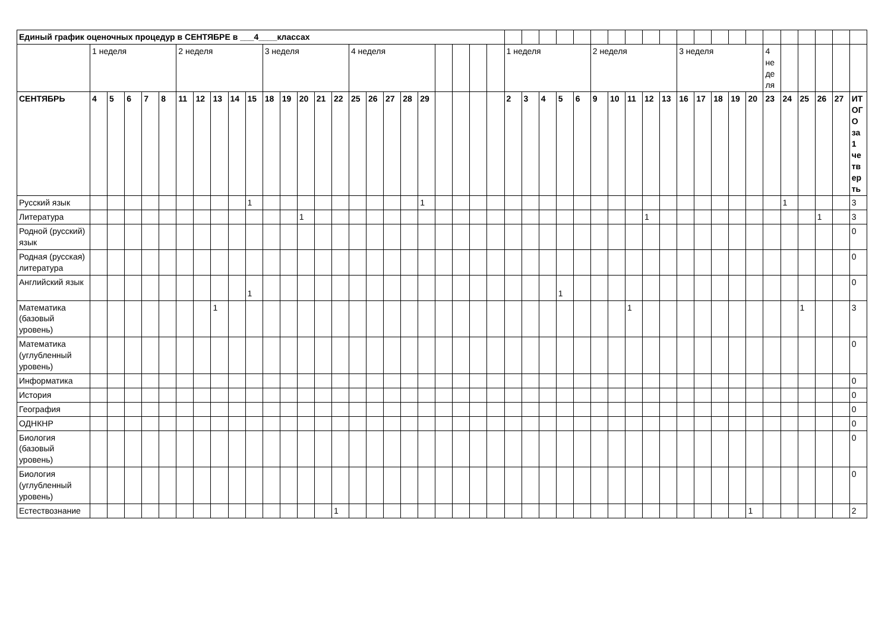| Единый график оценочных процедур в СЕНТЯБРЕ в ___4____классах | | | | | | | | | | | | | | | | | | | | | | | | | | | | | | | | | | | | | | | | | | | | | |
| | 1 неделя | | | | | 2 неделя | | | | | 3 неделя | | | | | 4 неделя | | | | | | | | | 1 неделя | | | | | 2 неделя | | | | | 3 неделя | | | | | 4 неделя | | | | | |
| СЕНТЯБРЬ | 4 | 5 | 6 | 7 | 8 | 11 | 12 | 13 | 14 | 15 | 18 | 19 | 20 | 21 | 22 | 25 | 26 | 27 | 28 | 29 | | | | | 2 | 3 | 4 | 5 | 6 | 9 | 10 | 11 | 12 | 13 | 16 | 17 | 18 | 19 | 20 | 23 | 24 | 25 | 26 | 27 | ИТОГО за 1 четверть |
| Русский язык | | | | | | | | | | 1 | | | | | | | | | | 1 | | | | | | | | | | | | | | | | | | | | | 1 | | | | 3 |
| Литература | | | | | | | | | | | | | 1 | | | | | | | | | | | | | | | | | | | | 1 | | | | | | | | | | 1 | | 3 |
| Родной (русский) язык | | | | | | | | | | | | | | | | | | | | | | | | | | | | | | | | | | | | | | | | | | | | | 0 |
| Родная (русская) литература | | | | | | | | | | | | | | | | | | | | | | | | | | | | | | | | | | | | | | | | | | | | | 0 |
| Английский язык | | | | | | | | | | 1 | | | | | | | | | | | | | | | | | | 1 | | | | | | | | | | | | | | | | | 0 |
| Математика (базовый уровень) | | | | | | | | 1 | | | | | | | | | | | | | | | | | | | | | | | | 1 | | | | | | | | | | 1 | | | 3 |
| Математика (углубленный уровень) | | | | | | | | | | | | | | | | | | | | | | | | | | | | | | | | | | | | | | | | | | | | | 0 |
| Информатика | | | | | | | | | | | | | | | | | | | | | | | | | | | | | | | | | | | | | | | | | | | | | 0 |
| История | | | | | | | | | | | | | | | | | | | | | | | | | | | | | | | | | | | | | | | | | | | | | 0 |
| География | | | | | | | | | | | | | | | | | | | | | | | | | | | | | | | | | | | | | | | | | | | | | 0 |
| ОДНКНР | | | | | | | | | | | | | | | | | | | | | | | | | | | | | | | | | | | | | | | | | | | | | 0 |
| Биология (базовый уровень) | | | | | | | | | | | | | | | | | | | | | | | | | | | | | | | | | | | | | | | | | | | | | 0 |
| Биология (углубленный уровень) | | | | | | | | | | | | | | | | | | | | | | | | | | | | | | | | | | | | | | | | | | | | | 0 |
| Естествознание | | | | | | | | | | | | | | | 1 | | | | | | | | | | | | | | | | | | | | | | | | 1 | | | | | | 2 |